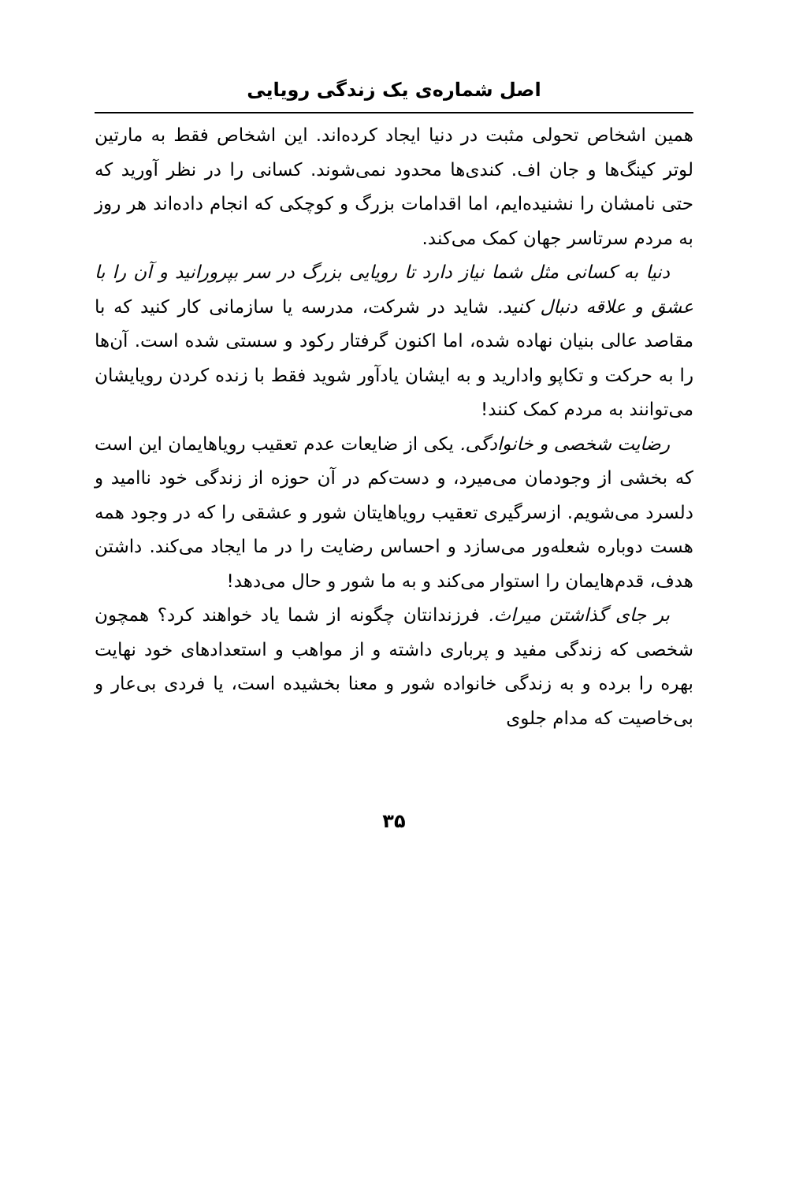اصل شماره‌ی یک زندگی رویایی
همین اشخاص تحولی مثبت در دنیا ایجاد کرده‌اند. این اشخاص فقط به مارتین لوتر کینگ‌ها و جان اف. کندی‌ها محدود نمی‌شوند. کسانی را در نظر آورید که حتی نامشان را نشنیده‌ایم، اما اقدامات بزرگ و کوچکی که انجام داده‌اند هر روز به مردم سرتاسر جهان کمک می‌کند.
دنیا به کسانی مثل شما نیاز دارد تا رویایی بزرگ در سر بپرورانید و آن را با عشق و علاقه دنبال کنید. شاید در شرکت، مدرسه یا سازمانی کار کنید که با مقاصد عالی بنیان نهاده شده، اما اکنون گرفتار رکود و سستی شده است. آن‌ها را به حرکت و تکاپو وادارید و به ایشان یادآور شوید فقط با زنده کردن رویایشان می‌توانند به مردم کمک کنند!
رضایت شخصی و خانوادگی. یکی از ضایعات عدم تعقیب رویاهایمان این است که بخشی از وجودمان می‌میرد، و دست‌کم در آن حوزه از زندگی خود ناامید و دلسرد می‌شویم. ازسرگیری تعقیب رویاهایتان شور و عشقی را که در وجود همه هست دوباره شعله‌ور می‌سازد و احساس رضایت را در ما ایجاد می‌کند. داشتن هدف، قدم‌هایمان را استوار می‌کند و به ما شور و حال می‌دهد!
بر جای گذاشتن میراث. فرزندانتان چگونه از شما یاد خواهند کرد؟ همچون شخصی که زندگی مفید و پرباری داشته و از مواهب و استعدادهای خود نهایت بهره را برده و به زندگی خانواده شور و معنا بخشیده است، یا فردی بی‌عار و بی‌خاصیت که مدام جلوی
۳۵